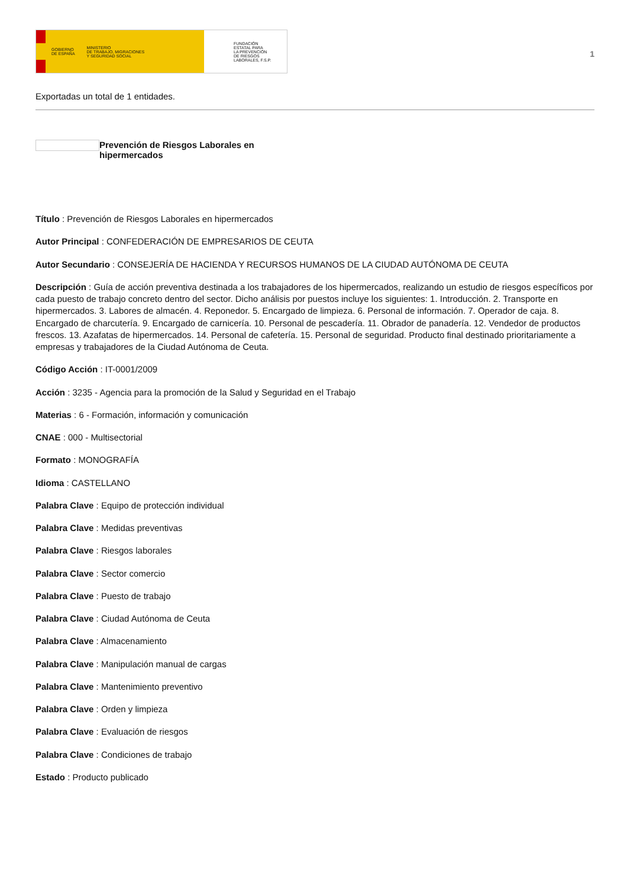GOBIERNO
DE ESPAÑA MINISTERIO
DE TRABAJO, MIGRACIONES
Y SEGURIDAD SOCIAL
FUNDACIÓN
ESTATAL PARA
LA PREVENCIÓN
DE RIESGOS
LABORALES, F.S.P.
1
Exportadas un total de 1 entidades.
Prevención de Riesgos Laborales en hipermercados
Título : Prevención de Riesgos Laborales en hipermercados
Autor Principal : CONFEDERACIÓN DE EMPRESARIOS DE CEUTA
Autor Secundario : CONSEJERÍA DE HACIENDA Y RECURSOS HUMANOS DE LA CIUDAD AUTÓNOMA DE CEUTA
Descripción : Guía de acción preventiva destinada a los trabajadores de los hipermercados, realizando un estudio de riesgos específicos por cada puesto de trabajo concreto dentro del sector. Dicho análisis por puestos incluye los siguientes: 1. Introducción. 2. Transporte en hipermercados. 3. Labores de almacén. 4. Reponedor. 5. Encargado de limpieza. 6. Personal de información. 7. Operador de caja. 8. Encargado de charcutería. 9. Encargado de carnicería. 10. Personal de pescadería. 11. Obrador de panadería. 12. Vendedor de productos frescos. 13. Azafatas de hipermercados. 14. Personal de cafetería. 15. Personal de seguridad. Producto final destinado prioritariamente a empresas y trabajadores de la Ciudad Autónoma de Ceuta.
Código Acción : IT-0001/2009
Acción : 3235 - Agencia para la promoción de la Salud y Seguridad en el Trabajo
Materias : 6 - Formación, información y comunicación
CNAE : 000 - Multisectorial
Formato : MONOGRAFÍA
Idioma : CASTELLANO
Palabra Clave : Equipo de protección individual
Palabra Clave : Medidas preventivas
Palabra Clave : Riesgos laborales
Palabra Clave : Sector comercio
Palabra Clave : Puesto de trabajo
Palabra Clave : Ciudad Autónoma de Ceuta
Palabra Clave : Almacenamiento
Palabra Clave : Manipulación manual de cargas
Palabra Clave : Mantenimiento preventivo
Palabra Clave : Orden y limpieza
Palabra Clave : Evaluación de riesgos
Palabra Clave : Condiciones de trabajo
Estado : Producto publicado